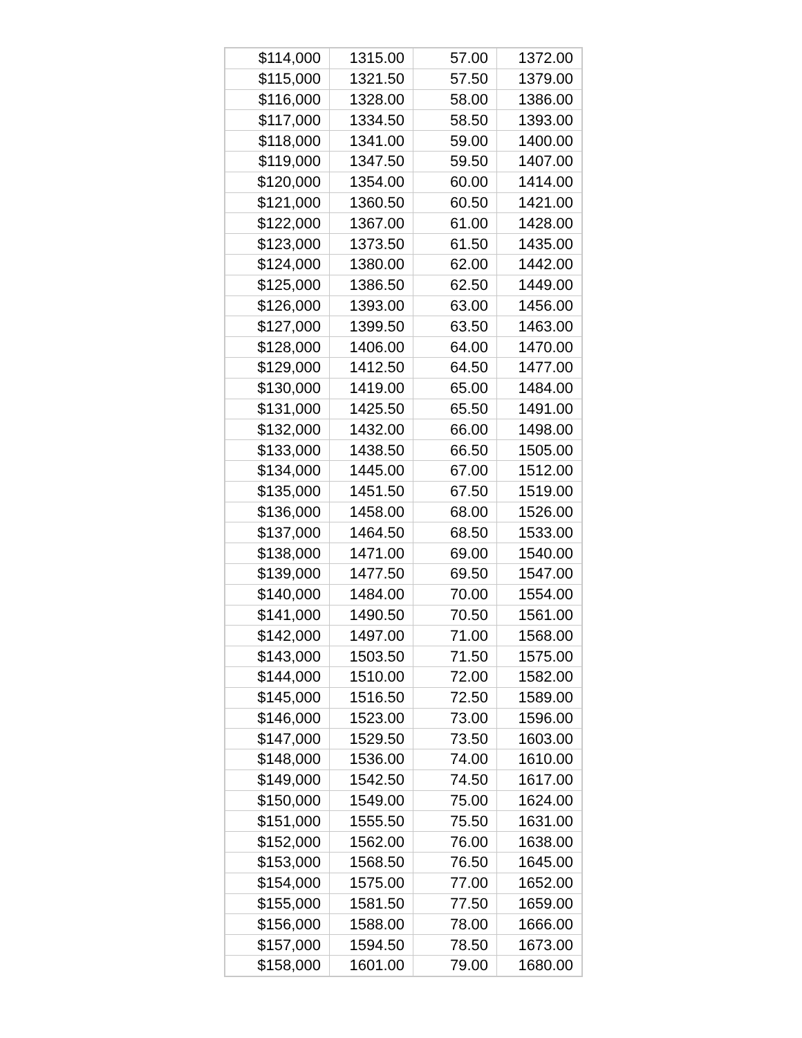| $114,000 | 1315.00 | 57.00 | 1372.00 |
| $115,000 | 1321.50 | 57.50 | 1379.00 |
| $116,000 | 1328.00 | 58.00 | 1386.00 |
| $117,000 | 1334.50 | 58.50 | 1393.00 |
| $118,000 | 1341.00 | 59.00 | 1400.00 |
| $119,000 | 1347.50 | 59.50 | 1407.00 |
| $120,000 | 1354.00 | 60.00 | 1414.00 |
| $121,000 | 1360.50 | 60.50 | 1421.00 |
| $122,000 | 1367.00 | 61.00 | 1428.00 |
| $123,000 | 1373.50 | 61.50 | 1435.00 |
| $124,000 | 1380.00 | 62.00 | 1442.00 |
| $125,000 | 1386.50 | 62.50 | 1449.00 |
| $126,000 | 1393.00 | 63.00 | 1456.00 |
| $127,000 | 1399.50 | 63.50 | 1463.00 |
| $128,000 | 1406.00 | 64.00 | 1470.00 |
| $129,000 | 1412.50 | 64.50 | 1477.00 |
| $130,000 | 1419.00 | 65.00 | 1484.00 |
| $131,000 | 1425.50 | 65.50 | 1491.00 |
| $132,000 | 1432.00 | 66.00 | 1498.00 |
| $133,000 | 1438.50 | 66.50 | 1505.00 |
| $134,000 | 1445.00 | 67.00 | 1512.00 |
| $135,000 | 1451.50 | 67.50 | 1519.00 |
| $136,000 | 1458.00 | 68.00 | 1526.00 |
| $137,000 | 1464.50 | 68.50 | 1533.00 |
| $138,000 | 1471.00 | 69.00 | 1540.00 |
| $139,000 | 1477.50 | 69.50 | 1547.00 |
| $140,000 | 1484.00 | 70.00 | 1554.00 |
| $141,000 | 1490.50 | 70.50 | 1561.00 |
| $142,000 | 1497.00 | 71.00 | 1568.00 |
| $143,000 | 1503.50 | 71.50 | 1575.00 |
| $144,000 | 1510.00 | 72.00 | 1582.00 |
| $145,000 | 1516.50 | 72.50 | 1589.00 |
| $146,000 | 1523.00 | 73.00 | 1596.00 |
| $147,000 | 1529.50 | 73.50 | 1603.00 |
| $148,000 | 1536.00 | 74.00 | 1610.00 |
| $149,000 | 1542.50 | 74.50 | 1617.00 |
| $150,000 | 1549.00 | 75.00 | 1624.00 |
| $151,000 | 1555.50 | 75.50 | 1631.00 |
| $152,000 | 1562.00 | 76.00 | 1638.00 |
| $153,000 | 1568.50 | 76.50 | 1645.00 |
| $154,000 | 1575.00 | 77.00 | 1652.00 |
| $155,000 | 1581.50 | 77.50 | 1659.00 |
| $156,000 | 1588.00 | 78.00 | 1666.00 |
| $157,000 | 1594.50 | 78.50 | 1673.00 |
| $158,000 | 1601.00 | 79.00 | 1680.00 |